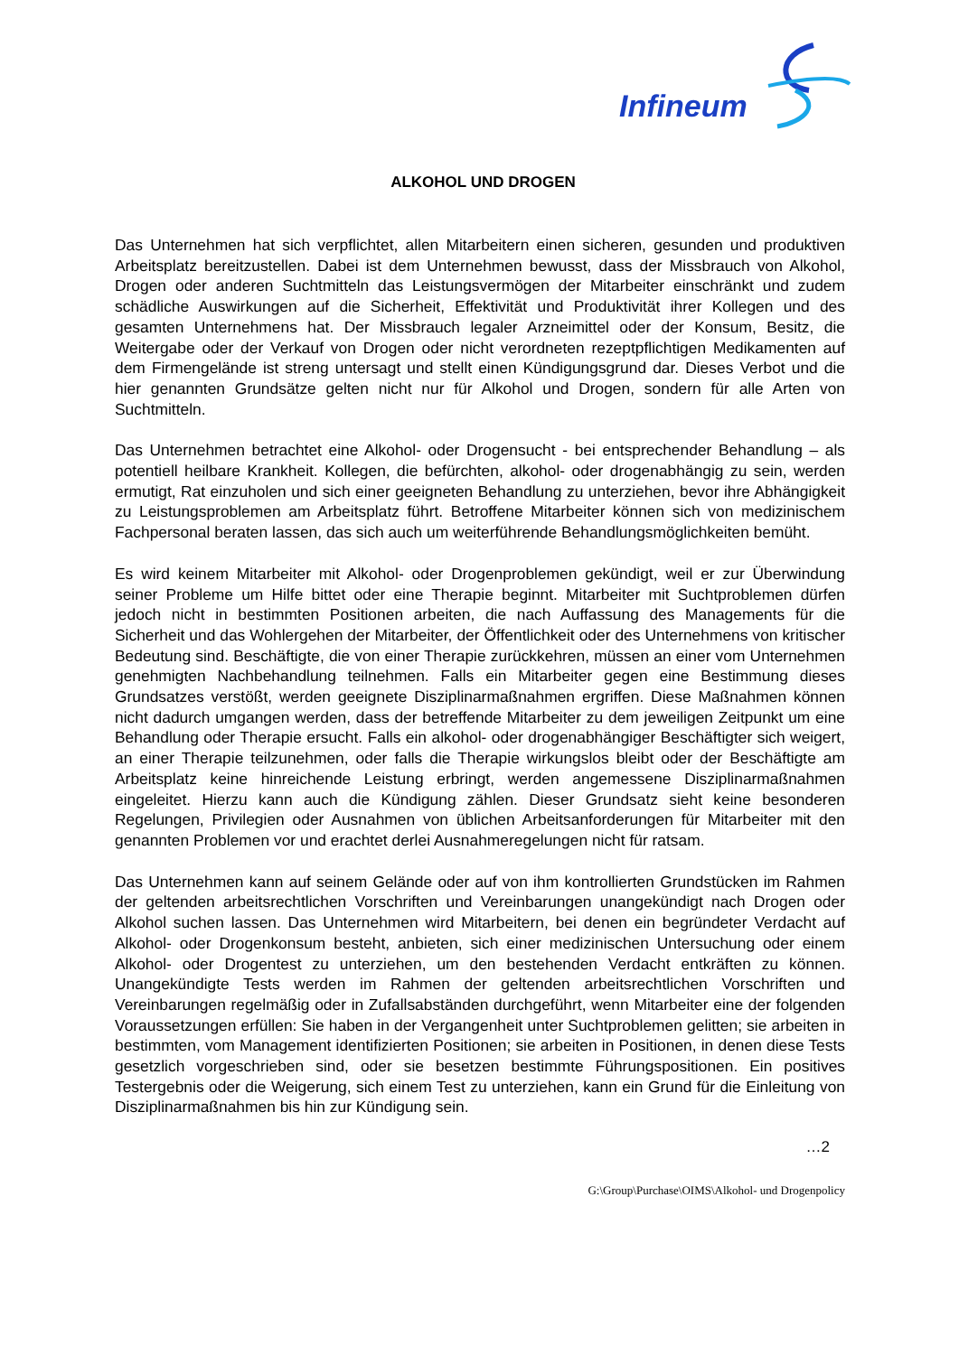Infineum
ALKOHOL UND DROGEN
Das Unternehmen hat sich verpflichtet, allen Mitarbeitern einen sicheren, gesunden und produktiven Arbeitsplatz bereitzustellen. Dabei ist dem Unternehmen bewusst, dass der Missbrauch von Alkohol, Drogen oder anderen Suchtmitteln das Leistungsvermögen der Mitarbeiter einschränkt und zudem schädliche Auswirkungen auf die Sicherheit, Effektivität und Produktivität ihrer Kollegen und des gesamten Unternehmens hat. Der Missbrauch legaler Arzneimittel oder der Konsum, Besitz, die Weitergabe oder der Verkauf von Drogen oder nicht verordneten rezeptpflichtigen Medikamenten auf dem Firmengelände ist streng untersagt und stellt einen Kündigungsgrund dar. Dieses Verbot und die hier genannten Grundsätze gelten nicht nur für Alkohol und Drogen, sondern für alle Arten von Suchtmitteln.
Das Unternehmen betrachtet eine Alkohol- oder Drogensucht - bei entsprechender Behandlung – als potentiell heilbare Krankheit. Kollegen, die befürchten, alkohol- oder drogenabhängig zu sein, werden ermutigt, Rat einzuholen und sich einer geeigneten Behandlung zu unterziehen, bevor ihre Abhängigkeit zu Leistungsproblemen am Arbeitsplatz führt. Betroffene Mitarbeiter können sich von medizinischem Fachpersonal beraten lassen, das sich auch um weiterführende Behandlungsmöglichkeiten bemüht.
Es wird keinem Mitarbeiter mit Alkohol- oder Drogenproblemen gekündigt, weil er zur Überwindung seiner Probleme um Hilfe bittet oder eine Therapie beginnt. Mitarbeiter mit Suchtproblemen dürfen jedoch nicht in bestimmten Positionen arbeiten, die nach Auffassung des Managements für die Sicherheit und das Wohlergehen der Mitarbeiter, der Öffentlichkeit oder des Unternehmens von kritischer Bedeutung sind. Beschäftigte, die von einer Therapie zurückkehren, müssen an einer vom Unternehmen genehmigten Nachbehandlung teilnehmen. Falls ein Mitarbeiter gegen eine Bestimmung dieses Grundsatzes verstößt, werden geeignete Disziplinarmaßnahmen ergriffen. Diese Maßnahmen können nicht dadurch umgangen werden, dass der betreffende Mitarbeiter zu dem jeweiligen Zeitpunkt um eine Behandlung oder Therapie ersucht. Falls ein alkohol- oder drogenabhängiger Beschäftigter sich weigert, an einer Therapie teilzunehmen, oder falls die Therapie wirkungslos bleibt oder der Beschäftigte am Arbeitsplatz keine hinreichende Leistung erbringt, werden angemessene Disziplinarmaßnahmen eingeleitet. Hierzu kann auch die Kündigung zählen. Dieser Grundsatz sieht keine besonderen Regelungen, Privilegien oder Ausnahmen von üblichen Arbeitsanforderungen für Mitarbeiter mit den genannten Problemen vor und erachtet derlei Ausnahmeregelungen nicht für ratsam.
Das Unternehmen kann auf seinem Gelände oder auf von ihm kontrollierten Grundstücken im Rahmen der geltenden arbeitsrechtlichen Vorschriften und Vereinbarungen unangekündigt nach Drogen oder Alkohol suchen lassen. Das Unternehmen wird Mitarbeitern, bei denen ein begründeter Verdacht auf Alkohol- oder Drogenkonsum besteht, anbieten, sich einer medizinischen Untersuchung oder einem Alkohol- oder Drogentest zu unterziehen, um den bestehenden Verdacht entkräften zu können. Unangekündigte Tests werden im Rahmen der geltenden arbeitsrechtlichen Vorschriften und Vereinbarungen regelmäßig oder in Zufallsabständen durchgeführt, wenn Mitarbeiter eine der folgenden Voraussetzungen erfüllen: Sie haben in der Vergangenheit unter Suchtproblemen gelitten; sie arbeiten in bestimmten, vom Management identifizierten Positionen; sie arbeiten in Positionen, in denen diese Tests gesetzlich vorgeschrieben sind, oder sie besetzen bestimmte Führungspositionen. Ein positives Testergebnis oder die Weigerung, sich einem Test zu unterziehen, kann ein Grund für die Einleitung von Disziplinarmaßnahmen bis hin zur Kündigung sein.
…2
G:\Group\Purchase\OIMS\Alkohol- und Drogenpolicy